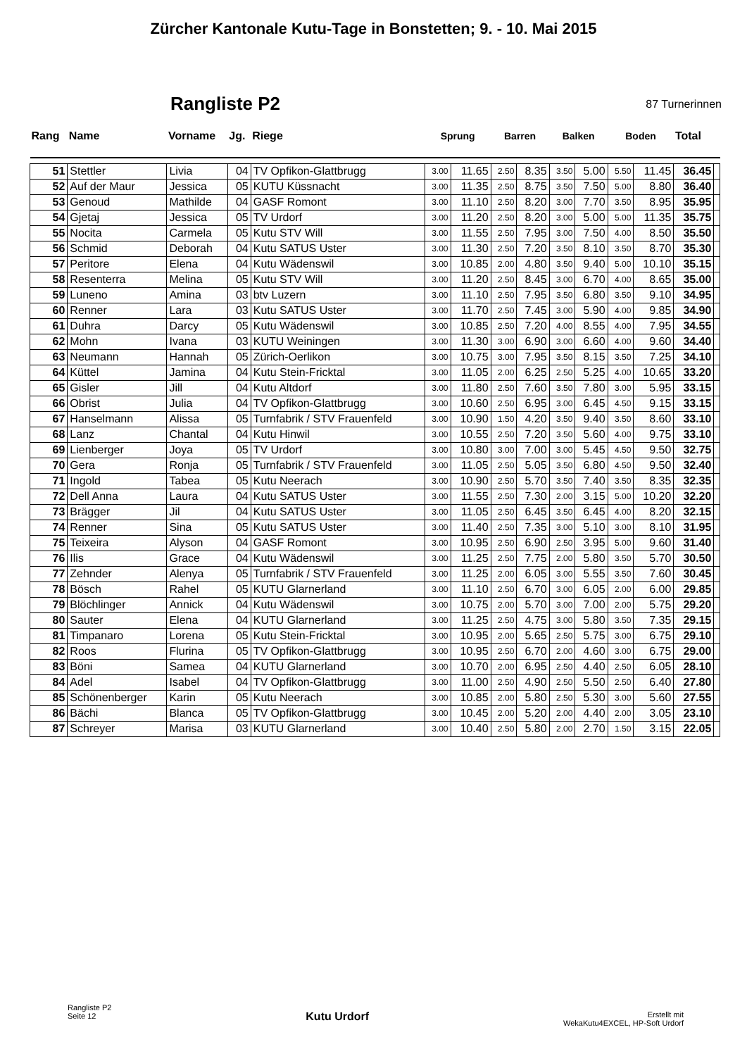Zürcher Kantonale Kutu-Tage in Bonstetten; 9. - 10. Mai 2015
Rangliste P2
87 Turnerinnen
| Rang | Name | Vorname | Jg. | Riege | Sprung | | Barren | | Balken | | Boden | | Total | |
| --- | --- | --- | --- | --- | --- | --- | --- | --- | --- | --- | --- | --- | --- | --- |
| 51 | Stettler | Livia | 04 | TV Opfikon-Glattbrugg | 3.00 | 11.65 | 2.50 | 8.35 | 3.50 | 5.00 | 5.50 | 11.45 | 36.45 | |
| 52 | Auf der Maur | Jessica | 05 | KUTU Küssnacht | 3.00 | 11.35 | 2.50 | 8.75 | 3.50 | 7.50 | 5.00 | 8.80 | 36.40 | |
| 53 | Genoud | Mathilde | 04 | GASF Romont | 3.00 | 11.10 | 2.50 | 8.20 | 3.00 | 7.70 | 3.50 | 8.95 | 35.95 | |
| 54 | Gjetaj | Jessica | 05 | TV Urdorf | 3.00 | 11.20 | 2.50 | 8.20 | 3.00 | 5.00 | 5.00 | 11.35 | 35.75 | |
| 55 | Nocita | Carmela | 05 | Kutu STV Will | 3.00 | 11.55 | 2.50 | 7.95 | 3.00 | 7.50 | 4.00 | 8.50 | 35.50 | |
| 56 | Schmid | Deborah | 04 | Kutu SATUS Uster | 3.00 | 11.30 | 2.50 | 7.20 | 3.50 | 8.10 | 3.50 | 8.70 | 35.30 | |
| 57 | Peritore | Elena | 04 | Kutu Wädenswil | 3.00 | 10.85 | 2.00 | 4.80 | 3.50 | 9.40 | 5.00 | 10.10 | 35.15 | |
| 58 | Resenterra | Melina | 05 | Kutu STV Will | 3.00 | 11.20 | 2.50 | 8.45 | 3.00 | 6.70 | 4.00 | 8.65 | 35.00 | |
| 59 | Luneno | Amina | 03 | btv Luzern | 3.00 | 11.10 | 2.50 | 7.95 | 3.50 | 6.80 | 3.50 | 9.10 | 34.95 | |
| 60 | Renner | Lara | 03 | Kutu SATUS Uster | 3.00 | 11.70 | 2.50 | 7.45 | 3.00 | 5.90 | 4.00 | 9.85 | 34.90 | |
| 61 | Duhra | Darcy | 05 | Kutu Wädenswil | 3.00 | 10.85 | 2.50 | 7.20 | 4.00 | 8.55 | 4.00 | 7.95 | 34.55 | |
| 62 | Mohn | Ivana | 03 | KUTU Weiningen | 3.00 | 11.30 | 3.00 | 6.90 | 3.00 | 6.60 | 4.00 | 9.60 | 34.40 | |
| 63 | Neumann | Hannah | 05 | Zürich-Oerlikon | 3.00 | 10.75 | 3.00 | 7.95 | 3.50 | 8.15 | 3.50 | 7.25 | 34.10 | |
| 64 | Küttel | Jamina | 04 | Kutu Stein-Fricktal | 3.00 | 11.05 | 2.00 | 6.25 | 2.50 | 5.25 | 4.00 | 10.65 | 33.20 | |
| 65 | Gisler | Jill | 04 | Kutu Altdorf | 3.00 | 11.80 | 2.50 | 7.60 | 3.50 | 7.80 | 3.00 | 5.95 | 33.15 | |
| 66 | Obrist | Julia | 04 | TV Opfikon-Glattbrugg | 3.00 | 10.60 | 2.50 | 6.95 | 3.00 | 6.45 | 4.50 | 9.15 | 33.15 | |
| 67 | Hanselmann | Alissa | 05 | Turnfabrik / STV Frauenfeld | 3.00 | 10.90 | 1.50 | 4.20 | 3.50 | 9.40 | 3.50 | 8.60 | 33.10 | |
| 68 | Lanz | Chantal | 04 | Kutu Hinwil | 3.00 | 10.55 | 2.50 | 7.20 | 3.50 | 5.60 | 4.00 | 9.75 | 33.10 | |
| 69 | Lienberger | Joya | 05 | TV Urdorf | 3.00 | 10.80 | 3.00 | 7.00 | 3.00 | 5.45 | 4.50 | 9.50 | 32.75 | |
| 70 | Gera | Ronja | 05 | Turnfabrik / STV Frauenfeld | 3.00 | 11.05 | 2.50 | 5.05 | 3.50 | 6.80 | 4.50 | 9.50 | 32.40 | |
| 71 | Ingold | Tabea | 05 | Kutu Neerach | 3.00 | 10.90 | 2.50 | 5.70 | 3.50 | 7.40 | 3.50 | 8.35 | 32.35 | |
| 72 | Dell Anna | Laura | 04 | Kutu SATUS Uster | 3.00 | 11.55 | 2.50 | 7.30 | 2.00 | 3.15 | 5.00 | 10.20 | 32.20 | |
| 73 | Brägger | Jil | 04 | Kutu SATUS Uster | 3.00 | 11.05 | 2.50 | 6.45 | 3.50 | 6.45 | 4.00 | 8.20 | 32.15 | |
| 74 | Renner | Sina | 05 | Kutu SATUS Uster | 3.00 | 11.40 | 2.50 | 7.35 | 3.00 | 5.10 | 3.00 | 8.10 | 31.95 | |
| 75 | Teixeira | Alyson | 04 | GASF Romont | 3.00 | 10.95 | 2.50 | 6.90 | 2.50 | 3.95 | 5.00 | 9.60 | 31.40 | |
| 76 | Ilis | Grace | 04 | Kutu Wädenswil | 3.00 | 11.25 | 2.50 | 7.75 | 2.00 | 5.80 | 3.50 | 5.70 | 30.50 | |
| 77 | Zehnder | Alenya | 05 | Turnfabrik / STV Frauenfeld | 3.00 | 11.25 | 2.00 | 6.05 | 3.00 | 5.55 | 3.50 | 7.60 | 30.45 | |
| 78 | Bösch | Rahel | 05 | KUTU Glarnerland | 3.00 | 11.10 | 2.50 | 6.70 | 3.00 | 6.05 | 2.00 | 6.00 | 29.85 | |
| 79 | Blöchlinger | Annick | 04 | Kutu Wädenswil | 3.00 | 10.75 | 2.00 | 5.70 | 3.00 | 7.00 | 2.00 | 5.75 | 29.20 | |
| 80 | Sauter | Elena | 04 | KUTU Glarnerland | 3.00 | 11.25 | 2.50 | 4.75 | 3.00 | 5.80 | 3.50 | 7.35 | 29.15 | |
| 81 | Timpanaro | Lorena | 05 | Kutu Stein-Fricktal | 3.00 | 10.95 | 2.00 | 5.65 | 2.50 | 5.75 | 3.00 | 6.75 | 29.10 | |
| 82 | Roos | Flurina | 05 | TV Opfikon-Glattbrugg | 3.00 | 10.95 | 2.50 | 6.70 | 2.00 | 4.60 | 3.00 | 6.75 | 29.00 | |
| 83 | Böni | Samea | 04 | KUTU Glarnerland | 3.00 | 10.70 | 2.00 | 6.95 | 2.50 | 4.40 | 2.50 | 6.05 | 28.10 | |
| 84 | Adel | Isabel | 04 | TV Opfikon-Glattbrugg | 3.00 | 11.00 | 2.50 | 4.90 | 2.50 | 5.50 | 2.50 | 6.40 | 27.80 | |
| 85 | Schönenberger | Karin | 05 | Kutu Neerach | 3.00 | 10.85 | 2.00 | 5.80 | 2.50 | 5.30 | 3.00 | 5.60 | 27.55 | |
| 86 | Bächi | Blanca | 05 | TV Opfikon-Glattbrugg | 3.00 | 10.45 | 2.00 | 5.20 | 2.00 | 4.40 | 2.00 | 3.05 | 23.10 | |
| 87 | Schreyer | Marisa | 03 | KUTU Glarnerland | 3.00 | 10.40 | 2.50 | 5.80 | 2.00 | 2.70 | 1.50 | 3.15 | 22.05 | |
Rangliste P2
Seite 12
Kutu Urdorf
Erstellt mit
WekaKutu4EXCEL, HP-Soft Urdorf